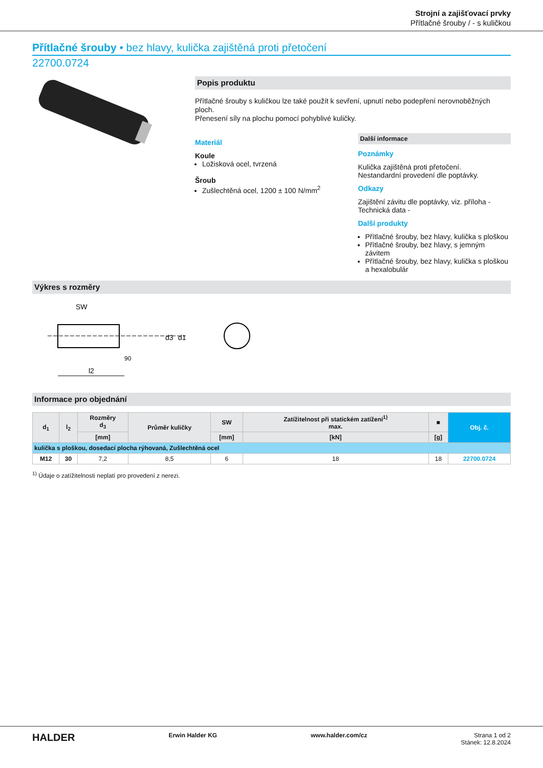Strojní a zajišťovací prvky
Přítlačné šrouby / - s kuličkou
Přítlačné šrouby • bez hlavy, kulička zajištěná proti přetočení
22700.0724
Popis produktu
Přítlačné šrouby s kuličkou lze také použít k sevření, upnutí nebo podepření nerovnoběžných ploch.
Přenesení síly na plochu pomocí pohyblivé kuličky.
Materiál
Koule
Ložisková ocel, tvrzená
Šroub
Zušlechtěná ocel, 1200 ± 100 N/mm<sup>2</sup>
Další informace
Poznámky
Kulička zajištěná proti přetočení.
Nestandardní provedení dle poptávky.
Odkazy
Zajištění závitu dle poptávky, viz. příloha - Technická data -
Další produkty
Přítlačné šrouby, bez hlavy, kulička s ploškou
Přítlačné šrouby, bez hlavy, s jemným závitem
Přítlačné šrouby, bez hlavy, kulička s ploškou a hexalobulár
Výkres s rozměry
SW
d3
d1
90
l2
Informace pro objednání
| d<sub>1</sub> | l<sub>2</sub> | Rozměry d<sub>3</sub> | Průměr kuličky | SW | Zatížitelnost při statickém zatížení<sup>1)</sup> max. | ■ | Obj. č. |
| --- | --- | --- | --- | --- | --- | --- | --- |
| | | [mm] | | [mm] | [kN] | [g] | |
| kulička s ploškou, dosedací plocha rýhovaná, Zušlechtěná ocel | | | | | | | |
| M12 | 30 | 7,2 | 8,5 | 6 | 18 | 18 | 22700.0724 |
<sup>1)</sup> Údaje o zatížitelnosti neplatí pro provedení z nerezi.
HALDER Erwin Halder KG www.halder.com/cz Strana 1 od 2
Stánek: 12.8.2024